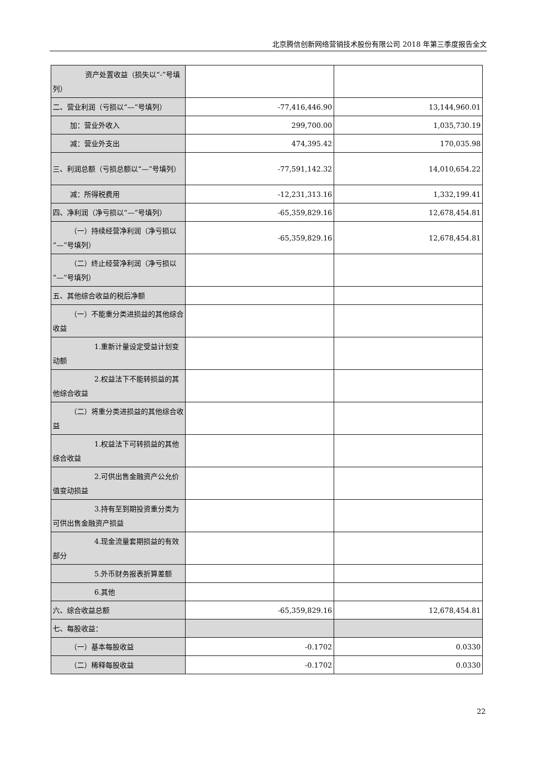北京腾信创新网络营销技术股份有限公司 2018 年第三季度报告全文
| 资产处置收益（损失以“-”号 填列） | | |
| 二、营业利润（亏损以“—”号填列） | -77,416,446.90 | 13,144,960.01 |
| 加：营业外收入 | 299,700.00 | 1,035,730.19 |
| 减：营业外支出 | 474,395.42 | 170,035.98 |
| 三、利润总额（亏损总额以“—”号填列） | -77,591,142.32 | 14,010,654.22 |
| 减：所得税费用 | -12,231,313.16 | 1,332,199.41 |
| 四、净利润（净亏损以“—”号填列） | -65,359,829.16 | 12,678,454.81 |
| （一）持续经营净利润（净亏损 以“—”号填列） | -65,359,829.16 | 12,678,454.81 |
| （二）终止经营净利润（净亏损 以“—”号填列） | | |
| 五、其他综合收益的税后净额 | | |
| （一）不能重分类进损益的其他 综合收益 | | |
| 1.重新计量设定受益计划 变动额 | | |
| 2.权益法下不能转损益的 其他综合收益 | | |
| （二）将重分类进损益的其他综 合收益 | | |
| 1.权益法下可转损益的其 他综合收益 | | |
| 2.可供出售金融资产公允 价值变动损益 | | |
| 3.持有至到期投资重分类 为可供出售金融资产损益 | | |
| 4.现金流量套期损益的有 效部分 | | |
| 5.外币财务报表折算差额 | | |
| 6.其他 | | |
| 六、综合收益总额 | -65,359,829.16 | 12,678,454.81 |
| 七、每股收益： | | |
| （一）基本每股收益 | -0.1702 | 0.0330 |
| （二）稀释每股收益 | -0.1702 | 0.0330 |
22